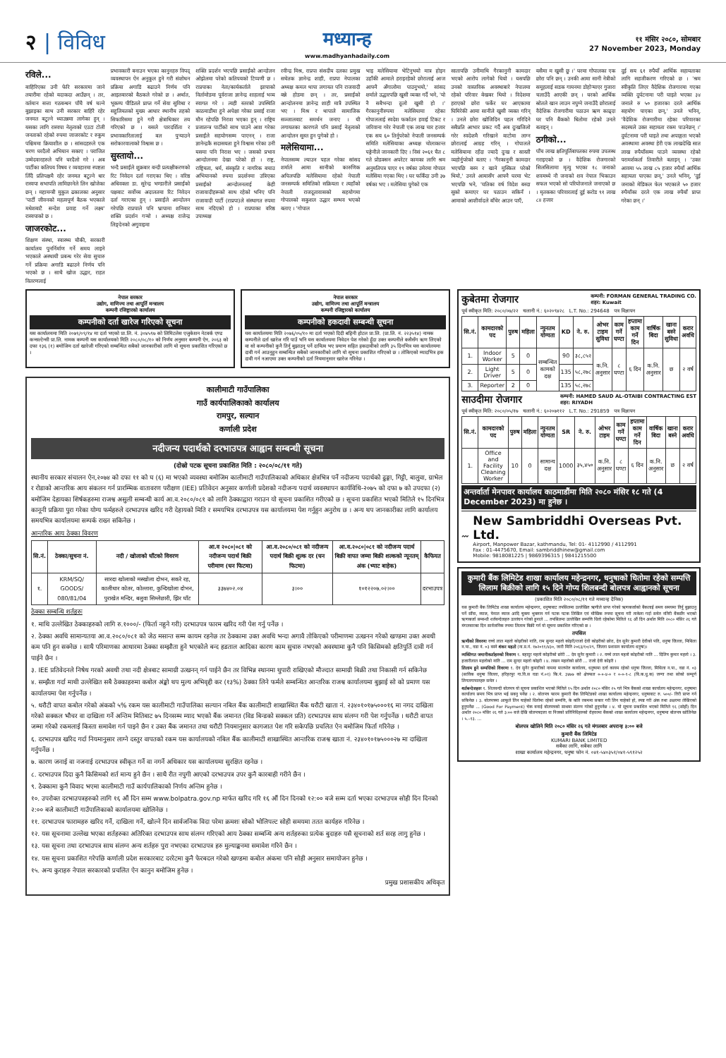२ | विविध
मध्यान्ह
www.madhyanhadaily.com
११ मंसिर २०८०, सोमबार
27 November 2023, Monday
रविले...
बाहिरिएका उनी फेरि सरकारमा जाने तयारीमा रहेको यदाकदा आउँछन् । तर, वर्तमान सत्ता गठबन्धन पाँचै वर्ष चल्ने बुझाइका साथ उनी सरकार बाहिरै रहेर जनमत बटुल्ने ध्याउन्नमा लागेका हुन् । यसका लागि रास्वपा नेतृत्वको एउटा टोली जनताको रहेको रुपमा जाजरकोट र रुकुम पश्चिममा क्रियाशील छ । सांसदहरुले एक चरण घरदैलो अभियान सकाए । पराजित उम्मेदवारहरुले पनि घरदैलो गरे । अब पार्टीका कतिपय विषय र व्यवहारमा स्पष्टता लिँदै प्रतिपक्षमै रहेर जनमत बटुल्ने धार रास्वपा सभापति लामिछानेले लिन खोजेका छन् । महामन्त्री मुकुल ढकालका अनुसार 'पार्टी जीवनको महत्वपूर्ण बैठक भएकाले मधेशबाटै सन्देश प्रवाह गर्ने लक्ष्य' रास्वपाको छ ।
जाजरकोट...
शिक्षण संस्था, स्वास्थ्य चौकी, सरकारी कार्यालय पुनर्निर्माण गर्ने समय लाइने भएकाले अस्थायी प्रबन्ध गरेर सेवा सुचारु गर्ने प्रक्रिया अगाडि बढाउने निर्णय पनि भएको छ । साथै खोज उद्धार, राहत वितरणलाई
प्रभावकारी बनाउन भएका कानुनहरु विपद् व्यवस्थापन ऐन अनुकूल हुने गरी संशोधन प्रक्रिया अगाडि बढाउने निर्णय पनि आइतबारको बैठकले गरेको छ । अर्थात, भूकम्प पीडितले प्राप्त गर्ने सेवा सुविधा र सहुलियतको मुख्य आधार स्थानीय तहको सिफारिसमा हुने गरी क्षेत्राधिकार तय गरिएको छ । यसले पारदर्शिता र प्रभावकारितालाई बल पुऱ्याउने सरोकारवालाको विश्वास छ ।
सुस्तायो...
भन्दै प्रसाईंले शुक्रबार बन्दी प्रत्यक्षीकरणको रिट निवेदन दर्ता गराएका थिए । वरिष्ठ अधिवक्ता डा. सुरेन्द्र भण्डारीले प्रसाईंको पक्षबाट सर्वोच्च अदालतमा रिट निवेदन दर्ता गराएका हुन् । प्रसाईंले आन्दोलन गरेपछि राप्रपाले पनि भ्रापामा शनिबार शक्ति प्रदर्शन गर्‍यो । अध्यक्ष राजेन्द्र लिङ्देनको अगुवाइमा
शक्ति प्रदर्शन भएपछि प्रसाईंको आन्दोलन ओझेलमा परेको कतिपयको टिप्पणी छ । राप्रपाका नेता/कार्यकर्ताले झापाको विर्तामोडमा पूर्वराजा ज्ञानेन्द्र शाहलाई भव्य स्वागत गरे । त्यही स्तरको उपस्थिति काठमाडौंमा हुने अपेक्षा गरेका प्रसाईं राजा मौन रहेपछि निराश भएका हुन् । राष्ट्रिय प्रजातन्त्र पार्टीको साथ पाउने आश गरेका प्रसाईंले सहयोगसम्म पाएनन् । राजा ज्ञानेन्द्रकै सदासयता हुने विश्वास गरेका उनी यसमा पनि निराश भए । जसको प्रभाव आन्दोलनमा देखा परेको हो । राष्ट्र, राष्ट्रियता, धर्म, संस्कृति र नागरिक बचाउ अभियानको रुपमा प्रदर्शनमा उत्रिएका प्रसाईंको आन्दोलनलाई केही राजावादीहरूको साथ रहेको भनिए पनि राजावादी पार्टी (राप्रपा)ले संस्थागत रुपमा साथ नदिएको हो । राप्रपाका वरिष्ठ उपाध्यक्ष
रवीन्द्र मिश्र, राप्रपा संसदीय दलका प्रमुख सचेतक ज्ञानेन्द्र शाही, राप्रपा नेपालका अध्यक्ष कमल थापा लगायत पनि राजवादी बन्ने होडमा छन् । तर, प्रसाईंको आन्दोलनमा ज्ञानेन्द्र शाही मात्रै उपस्थित भए । मिश्र र थापाले सामाजिक सञ्जालबाट समर्थन जनाए । यी लगायतका कारणले पनि प्रसाईं नेतृत्वको आन्दोलन सुस्त हुन पुगेको हो ।
मलेसियामा...
नेपालसम्म ल्याउन पहल गरेका सांसद शर्माले आमा सानीको कारुणिक अपिलपछि मलेसियामा रहेको नेपाली जनसम्पर्क समितिको सक्रियता र त्यहाँको नेपाली राजदूतावासको सहयोगमा गोपालको सकुशल उद्धार सम्भव भएको बताए । 'गोपाल
भाइ मलेसियामा भेटिनुभयो मात्र होइन उहाँकी आमाले हराइरहेको छोरालाई आज आफ्नै अँगालोमा पाउनुभयो,' सांसद शर्माले उद्धारपछि खुसी व्यक्त गर्दै भने, 'यो नै सबैभन्दा ठूलो खुसी हो ।' गैरकानुनीरुपमा मलेसियामा रहेका गोपाललाई स्वदेश फर्काउन हवाई टिकट र जरिवाना गरेर नेपाली एक लाख चार हजार एक सय ६० तिर्नुपरेको नेपाली जनसम्पर्क समिति मलेसियाका अध्यक्ष चोलाकान्त पङ्गेनीले जानकारी दिए । विसं २०६१ चैत ८ गते प्रोडक्सन अपरेटर कामका लागि श्रम अनुमतिपत्र पाएर १९ वर्षका उमेरमा गोपाल मलेसिया गएका थिए । घर फर्किँदा उनी ३७ वर्षका भए । मलेसिया पुगेको एक
सातापछि उनीमाथि गैरकानुनी कामदार भएको आरोप लागेको थियो । यसपछि उनको वास्तविक अवस्थाबारे नेपालमा रहेको परिवार बेखबर थियो । विदेशमा हराएको छोरा फर्केर घर आएकामा घिमिरेकी आमा सानीले खुसी व्यक्त गरिन् । उनले छोरा खोजिदिन पहल गरिदिने सबैप्रति आभार प्रकट गर्दै अब दुःखजिलो गरेर स्वदेशमै गरिखाने बाटोमा लाग्न छोरालाई आग्रह गरिन् । गोपालले मलेसियामा रहँदा ज्यादै दुःख र सास्ती व्यहोर्नुपरेको बताए । 'गैरकानुनी कामदार भएपछि बस्न र खाने मुस्किल परेको थियो,' उनले आमासँग आफ्नै घरमा भेट भएपछि भने, 'यतिका वर्ष विदेश बस्दा सुको कमाएर घर पठाउन सकिनँ । आमाको आशीर्वादले बाँचेर आउन पाएँ,
यसैमा म खुसी छु ।' घरमा गोपालका एक छोरा पनि छन् । उनकी आमा सानी नेत्रीको समूहलाई सडक गायनमा डोहोऱ्याएर गुजारा चलाउँदै आएकी छन् । घरको आर्थिक स्रोतले खान लाउन नपुग्ने जनाउँदै छोरालाई वैदेशिक रोजगारीमा पठाउन ऋण काढ्दा घर पनि बैंकको धितोमा रहेको उनले बताइन् ।
ठगीको...
पाँच लाख क्षतिपूर्तिबापतका रुपमा उपलब्ध गराइएको छ । वैदेशिक रोजगारको सिलसिलामा मृत्यु भएका १८ जनाको शवमध्ये नौ जनाको शव नेपाल भिकाउन सफल भएको सो परियोजनाले जनाएको छ । मृतकका परिवारलाई दुई करोड ९१ लाख ८४ हजार
दुई सय ६१ रुपैयाँ आर्थिक सहायताका लागि सहजीकरण गरिएको छ । 'श्रम स्वीकृति लिएर वैदेशिक रोजगारमा गएका व्यक्ति दुर्घटनामा परी घाइते भएका ३४ जनाले रु ५० हजारका दरले आर्थिक सहयोग पाएका छन्,' उनले भनिन्, 'वैदेशिक रोजगारीमा रहेका परिवारका सदस्यले उक्त सहायता रकम पाउनेछन् ।' दुर्घटनामा परी घाइते तथा अपाङ्गता भएको अवस्थामा अवस्था हेरी एक लाखदेखि सात लाख रुपैयाँसम्म पाउने व्यवस्था रहेको परामर्शकर्ता तिवारीले बताइन् । 'उक्त आवमा ५५ लाख ८५ हजार रुपैयाँ आर्थिक सहायता पाएका छन्,' उनले भनिन्, 'दुई जनाको मेडिकल फेल भएकाले ५० हजार रुपैयाँका दरले एक लाख रुपैयाँ प्राप्त गरेका छन् ।'
नेपाल सरकार
उद्योग, वाणिज्य तथा आपूर्ति मन्त्रालय
कम्पनी रजिष्ट्रारको कार्यालय
कम्पनीको दर्ता खारेज गरिएको सूचना
यस कार्यालयमा मिति २०७९/०९/१४ मा दर्ता भएको प्रा.लि. नं. ३०४५९७ को लिमिटलेस एजुकेशन नेटवर्क एण्ड कन्सल्टेन्सी प्रा.लि. नामक कम्पनी यस कार्यालयको मिति २०८०/०८/१० को निर्णय अनुसार कम्पनी ऐन, २०६३ को दफा १३६ (१) बमोजिम दर्ता खारेजी गरिएको सम्बन्धित सबैको जानकारीको लागि यो सूचना प्रकाशित गरिएको छ ।
नेपाल सरकार
उद्योग, वाणिज्य तथा आपूर्ति मन्त्रालय
कम्पनी रजिष्ट्रारको कार्यालय
कम्पनीको हकदावी सम्बन्धी सूचना
यस कार्यालयमा मिति २०७६/०५/१० मा दर्ता भएको दिदी बहिनी होटल प्रा.लि. (प्रा.लि. नं. २२३५१४) नामक कम्पनीले दर्ता खारेज गरि पाउँ भनि यस कार्यालयमा निवेदन पेश गरेको हुँदा उक्त कम्पनीले कसैसँग ऋण लिएको वा सो कम्पनीको कुनै तिर्नु बुझाउनु पर्ने दायित्व भए प्रमाण सहित हकदावीको लागि ३५ दिनभित्र यस कार्यालयमा दावी गर्न आउनुहुन सम्बन्धित सबैको जानकारीको लागि यो सूचना प्रकाशित गरिएको छ । तोकिएको म्यादभित्र हक दावी गर्न नआएमा उक्त कम्पनीको दर्ता नियमानुसार खारेज गरिनेछ ।
कालीमाटी गाउँपालिका
गाउँ कार्यपालिकाको कार्यालय
रामपुर, सल्यान
कर्णाली प्रदेश
नदीजन्य पदार्थको दरभाउपत्र आह्वान सम्बन्धी सूचना
(दोस्रो पटक सूचना प्रकाशित मिति : २०८०/०८/११ गते)
स्थानीय सरकार संचालन ऐन,२०७४ को दफा ११ को घ (६) मा भएको व्यवस्था बमोजिम कालीमाटी गाउँपालिकाको अधिकार क्षेत्रभित्र पर्ने नदीजन्य पदार्थको ढुङ्गा, गिट्टी, बालुवा, ग्राभेल र रोडाको आन्तरिक आय संकलन गर्न प्रारम्भिक वातावरण परीक्षण (IEE) प्रतिवेदन अनुसार कर्णाली प्रदेशको नदीजन्य पदार्थ व्यवस्थापन कार्यविधि-२०७५ को दफा ७ को उपदफा (२) बमोजिम देहायका शिर्षकहरुमा राजश्व असुली सम्बन्धी कार्य आ.व.२०८०/०८१ को लागि ठेक्काद्वारा गराउन यो सूचना प्रकाशित गरीएको छ । सूचना प्रकाशित भएको मितिले १५ दिनभित्र कानूनी प्रक्रिया पुरा गरेका योग्य फर्महरुले दरभाउपत्र खरिद गरी देहायको मिति र समयभित्र दरभाउपत्र यस कार्यालयमा पेश गर्नुहुन अनुरोध छ । अन्य थप जानकारीका लागि कार्यालय समयभित्र कार्यालयमा सम्पर्क राख्न सकिनेछ ।
आन्तरिक आय ठेक्का विवरण
| सि.नं. | ठेक्का/सुचना नं. | नदी / खोलाको घाँटको विवरण | आ.व २०८०/०८१ को नदीजन्य पदार्थ बिक्री परीमाण (घन फिटमा) | आ.व.२०८०/०८१ को नदीजन्य पदार्थ बिक्री शूल्क दर (घन फिटमा) | आ.व.२०८०/०८१ को नदीजन्य पदार्थ बिक्री वापत जम्मा बिक्री शल्कको न्यूनतम् अंक (भ्याट बाहेक) | कैफियत |
| --- | --- | --- | --- | --- | --- | --- |
| १. | KRM/SQ/ GOODS/ 080/81/04 | सारदा खोलाको मस्खोला दोभन, सकरे रह, कालीधार कोतर, कोल्तारा, कुन्दिखोला दोभन, पुराखेत मन्दिर, बलुवा सिम्लेछारी, झिर घाँट | ३३७४०२.०४ | ३।०० | १०१२२०७.०२।०० | दरभाउपत्र |
ठेक्का सम्बन्धि शर्तहरुः
१. माथि उल्लेखित ठेक्काहरुको लागि रु.१०००/- (फिर्ता नहुने गरी) दरभाउपत्र फारम खरिद गरी पेश गर्नु पर्नेछ ।
२. ठेक्का अवधि सामान्यतया आ.व.२०८०/०८१ को जेठ मसान्त सम्म कायम रहनेछ तर ठेक्कामा उक्त अवधि भन्दा अगावै तोकिएको परीमाणमा उत्खनन गरेको खण्डमा उक्त अवधी कम पनि हुन सक्नेछ । साथै परिमाणका आधारमा ठेक्का सम्झौता हुने भएकोले बन्द हडताल आदिका कारण काम सुचारु नभएको अवस्थामा कुनै पनि किसिमको क्षतिपुर्ति दावी गर्न पाईने छैन ।
३. IEE प्रतिवेदनले निषेध गरको अवधी तथा नदी क्षेत्रबाट सामाग्री उत्खनन् गर्न पाईने छैन तर विभिन्न स्थानमा थुपारी राखिएको मौज्दात सामाग्री बिक्री तथा निकासी गर्न सकिनेछ
४. सम्झैता गर्दा माथी उल्लेखित सबै ठेक्काहरुमा कबोल अंङ्को थप मुल्य अभिवृद्दी कर (१३%) ठेक्का लिने फर्मले सम्बन्धित आन्तरिक राजश्व कार्यालयमा बुझाई सो को प्रमाण यस कार्यालयमा पेश गर्नुपर्नेछ ।
५. धरौटी वापत कबोल गरेको अंकको ५% रकम यस कालीमाटी गाउँपालिका सल्यान नबिल बैंक कालीमाटी शाखास्थित बैंक धरौटी खाता नं. २३४०१०१७५०००१६ मा नगद दाखिला गरेको सक्कल भौचर वा दाखिला गर्ने अन्तिम मितिबाट ७५ दिनसम्म म्याद भएको बैंक जमानत (विड बिन्डको सक्कल प्रति) दरभाउपत्र साथ संलग्न गरी पेश गर्नुपर्नेछ । धरौटी वापत जम्मा गरेको रकमलाई किस्ता समावेश गर्न पाइने छैन र उक्त बैंक जमानत तथा धरौटी नियमानुसार कागजात पेश गरि सकेपछि प्रचलित ऐन बमोजिम फिर्ता गरिनेछ ।
६. दरभाउपत्र खरिद गर्दा नियमानुसार लाग्ने दस्तुर वापतको रकम यस कार्यालयको नबिल बैंक कालीमाटी शाखास्थित आन्तरिक राजश्व खाता नं. २३४०१०१७५०००२७ मा दाखिला गर्नुपर्नेछ ।
७. कारण जनाई वा नजनाई दरभाउपत्र स्वीकृत गर्ने वा नगर्ने अधिकार यस कार्यालयमा सुरक्षित रहनेछ ।
८. दरभाउपत्र दिदा कुनै किसिमको शर्त मान्य हुने छैन । साथै रीत नपुगी आएको दरभाउपत्र उपर कुनै कारबाही गरीने छैन ।
९. ठेक्कामा कुनै विवाद भएमा कालीमाटी गाउँ कार्यपालिकाको निर्णय अन्तिम हुनेछ ।
१०. उपरोक्त दरभाउपत्रहरुको लागि १६ औं दिन सम्म www.bolpatra.gov.np मार्फत खरिद गरि १६ औं दिन दिनको १२:०० बजे सम्म दर्ता भएका दरभाउपत्र सोही दिन दिनको २:०० बजे कालीमाटी गाउँपालिकाको कार्यालयमा खोलिनेछ ।
११. दरभाउपत्र फारामहरु खरिद गर्ने, दाखिला गर्ने, खोल्ने दिन सार्वजनिक विदा परेमा क्रमशः सोको भोलिपल्ट सोही समयमा ततत कार्यहरु गरिनेछ ।
१२. यस सूचनामा उल्लेख भएका शर्तहरुका अतिरिक्त दरभाउपत्र साथ संलग्न गरिएको आय ठेक्का सम्बन्धि अन्य शर्तहरुका प्रत्येक बुदाहरु यसै सूचनाको शर्त सरह लागु हुनेछ ।
१३. यस सूचना तथा दरभाउपत्र साथ संलग्न अन्य शर्तहरु पुरा नभएका दरभाउपत्र हरु मुल्याङ्कनमा समावेश गरिने छैन ।
१४. यस सूचना प्रकाशित गरेपछि कर्णाली प्रदेश सरकारबाट दररेटमा कुनै फेरबदल गरेको खण्डमा कबोल अंकमा पनि सोही अनुसार समायोजन हुनेछ ।
१५. अन्य कुराहरु नेपाल सरकारको प्रचलित ऐन कानुन बमोजिम हुनेछ ।
प्रमुख प्रशासकीय अधिकृत
कुबेतमा रोजगार कम्पनी: FORMAN GENERAL TRADING CO.
शहर: Kuwait
पूर्व स्वीकृत मिति: २०८०/०७/२२ चलानी नं.: ६०२०९४२८ L.T. No.: 294648 पत्र विज्ञापन
| सि.नं. | कामदारको पद | पुरुष | महिला | न्युनतम योग्यता | KD | ने. रु. | ओभर टाइम सुविधा | काम गर्ने घण्टा | हप्तामा काम गर्ने दिन | वार्षिक बिदा | खाना बस्ने सुविधा | करार अवधि |
| --- | --- | --- | --- | --- | --- | --- | --- | --- | --- | --- | --- | --- |
| 1. | Indoor Worker | 5 | 0 | सम्बन्धित कामको दक्ष | 90 | ३८,८५२ | क.नि. अनुसार | ८ घण्टा | ६ दिन | क.नि. अनुसार | छ | २ वर्ष |
| 2. | Light Driver | 5 | 0 | | 135 | ५८,२७८ | | | | | | |
| 3. | Reporter | 2 | 0 | | 135 | ५८,२७८ | | | | | | |
साउदीमा रोजगार कम्पनी: HAMED SAUD AL-OTAIBI CONTRACTING EST
शहर: RIYADH
पूर्व स्वीकृत मिति: २०८०/०५/१७ चलानी नं.: ६०२०७११२ L.T. No.: 291859 पत्र विज्ञापन
| सि.नं. | कामदारको पद | पुरुष | महिला | न्युनतम योग्यता | SR | ने. रु. | ओभर टाइम | काम गर्ने घण्टा | हप्तामा काम गर्ने दिन | वार्षिक बिदा | खाना बस्ने | करार अवधि |
| --- | --- | --- | --- | --- | --- | --- | --- | --- | --- | --- | --- | --- |
| 1. | Office and Facility Cleaning Worker | 10 | 0 | सामान्य दक्ष | 1000 | ३५,४५० | क.नि. अनुसार | ८ घण्टा | ६ दिन | क.नि. अनुसार | छ | २ वर्ष |
अन्तर्वार्ता मेनपावर कार्यालय काठमाडौंमा मिति २०८० मंसिर १८ गते (4 December 2023) मा हुनेछ ।
〰
New Sambriddhi Overseas Pvt. Ltd.
Airport, Manpower Bazar, kathmandu, Tel: 01- 4112990 / 4112991
Fax : 01-4475670, Email: sambriddhinew@gmail.com
Mobile: 9818081225 | 9869396315 | 9841215500
कुमारी बैंक लिमिटेड शाखा कार्यालय महेन्द्रनगर, धनुषाको धितोमा रहेको सम्पत्ति लिलाम बिक्रीको लागि १५ दिने गोप्य शिलबन्दी बोलपत्र आह्वानको सूचना
(प्रकाशित मिति २०८०/०८/११ गते मध्यान्ह दैनिक)
यस कुमारी बैंक लिमिटेड शाखा कार्यालय महेन्द्रनगर, धनुषाबाट तपसिलमा उल्लेखित ऋणीले प्राप्त गरेको ऋणकर्जाको बैंकलाई समय समयमा तिर्नु बुझाउनु पर्ने सॉवा, ब्याज, पेनाल ब्याज आदि चुक्ता भुक्तान गर्न पटक पटक लिखित एवं मौखिक रुपमा सूचना गरी ताकेता गर्दा समेत नतिरी बैंकसँग भएको ऋणकर्जा सम्बन्धी शर्तबन्देजहरु उल्लंघन गरेको हुनाले ... तपसिलमा उल्लेखित सम्पत्ति धितो रहेकोमा मितिले १६ औं दिन अर्थात मिति २०८० मंसिर २६ गते मंगलबारका दिन सार्वजनिक रुपमा लिलाम बिक्री गर्न यो सूचना प्रकाशित गरिएको छ ।
तपसिल
ऋणीको विवरणः वच्चे लाल महतो कोइरीको नाति, राम सुन्दर महतो कोइरी/राजो देवी कोइरीको छोरा, देव सुनैर कुमारी देवीको पति, धनुषा जिल्ला, मिथिला न.पा., वडा नं. ०३ बस्ने शंकर महतो (ना.प्र.नं. १७२०११/४३०, जारी मिति २०६३/१०/२९, जिल्ला प्रशासन कार्यालय धनुषा)।
व्यक्तिगत जमानीकर्ताहरुको विवरण १. बहादुर महतो कोइरीको छोरी ... देव सुनैर कुमारी । २. वच्चे लाल महतो कोइरीको नाति ... दिलिप कुमार महतो । ३. हजारीलाल महतोको नाति ... राम सुन्दर महतो कोइरी । ४. लखन महतोको छोरी ... राजो देवी कोइरी ।
लिलाम हुने सम्पत्तिको विवरणः १. देव सुनैर कुमारीको नाममा मालपोत कार्यालय, धनुषामा दर्ता कायम रहेको धनुषा जिल्ला, मिथिला न.पा., वडा नं. ०३ (साविक धनुषा जिल्ला, हरिहरपुर गा.वि.स वडा नं.०१) कि.नं. ३४७७ को क्षेत्रफल ०-०-४-० र ०-०-१-८ (बि.क.धु.क) जग्गा तथा सोको सम्पूर्ण लिगलगापातहरु समेत ।
शर्तबन्देजहरुः १. शिलबन्दी बोलपत्र यो सूचना प्रकाशित भएको मितिले १५ दिन अर्थात २०८० मंसिर २५ गते भित्र बैंकको शाखा कार्यालय महेन्द्रनगर, धनुषामा कार्यालय समय भित्र प्राप्त भई सक्नु पर्नेछ । २. बोलपत्र फारम कुमारी बैंक लिमिटेडको शाखा कार्यालय महेन्द्रनगर, धनुषाबाट रु. ५००/- तिरी प्राप्त गर्न सकिनेछ । ३. बोलपत्रमा आफूले लिन चाहेको धितोमा रहेको सम्पत्ति, के कति रकममा सकार गरी लिन चाहेको हो, स्पष्ट गरी अंक तथा अक्षरमा लेखिएको हुनुपर्नेछ ... (Good For Payment) चेक बनाई बोलपत्रको साथमा संलग्न गरेको हुनुपर्नेछ । ४. यो सूचना प्रकाशित भएको मितिले १६ (सोह्रौं) दिन अर्थात २०८० मंसिर २६ गते ३:०० बजे देखि बोलपत्रदाता वा निजको प्रतिनिधिहरुको रोहवरमा बैंकको शाखा कार्यालय महेन्द्रनगर, धनुषामा बोलपत्र खोलिनेछ । ५.–१३. ...
बोलपत्र खोलिने मिति २०८० मंसिर २६ गते मंगलबार अपरान्ह ३:०० बजे
कुमारी बैंक लिमिटेड
KUMARI BANK LIMITED
सबैका लागि, सबैका लागि
शाखा कार्यालय महेन्द्रनगर, धनुषा फोन नं. ०४१-५४०३५१/०४१-५९१२५२